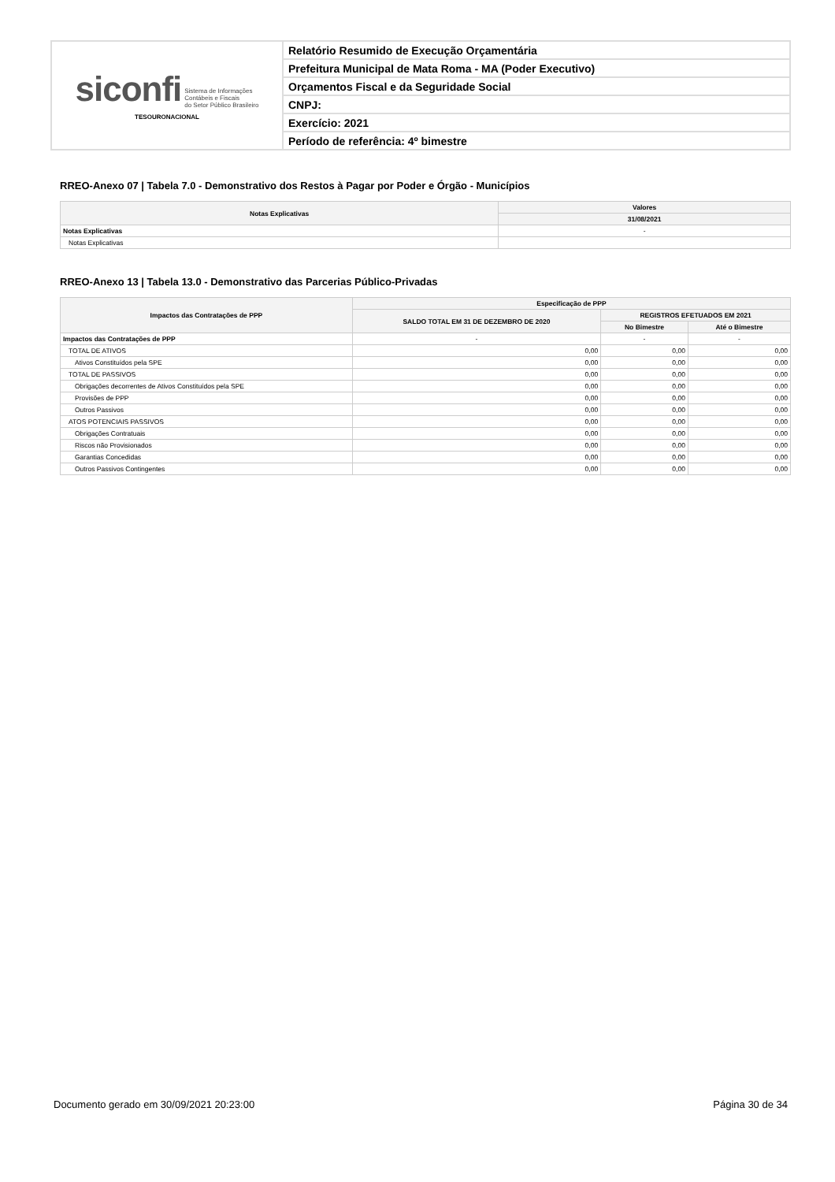| siconfi Sistema de Informações Contábeis e Fiscais do Setor Público Brasileiro TESOURONACIONAL | Relatório Resumido de Execução Orçamentária |
| | Prefeitura Municipal de Mata Roma - MA (Poder Executivo) |
| | Orçamentos Fiscal e da Seguridade Social |
| | CNPJ: |
| | Exercício: 2021 |
| | Período de referência: 4º bimestre |
RREO-Anexo 07 | Tabela 7.0 - Demonstrativo dos Restos à Pagar por Poder e Órgão - Municípios
| Notas Explicativas | Valores |
| --- | --- |
| | 31/08/2021 |
| Notas Explicativas | - |
| Notas Explicativas | |
RREO-Anexo 13 | Tabela 13.0 - Demonstrativo das Parcerias Público-Privadas
| Impactos das Contratações de PPP | Especificação de PPP | | |
| --- | --- | --- | --- |
| | SALDO TOTAL EM 31 DE DEZEMBRO DE 2020 | REGISTROS EFETUADOS EM 2021 | |
| | | No Bimestre | Até o Bimestre |
| Impactos das Contratações de PPP | - | - | - |
| TOTAL DE ATIVOS | 0,00 | 0,00 | 0,00 |
| Ativos Constituídos pela SPE | 0,00 | 0,00 | 0,00 |
| TOTAL DE PASSIVOS | 0,00 | 0,00 | 0,00 |
| Obrigações decorrentes de Ativos Constituídos pela SPE | 0,00 | 0,00 | 0,00 |
| Provisões de PPP | 0,00 | 0,00 | 0,00 |
| Outros Passivos | 0,00 | 0,00 | 0,00 |
| ATOS POTENCIAIS PASSIVOS | 0,00 | 0,00 | 0,00 |
| Obrigações Contratuais | 0,00 | 0,00 | 0,00 |
| Riscos não Provisionados | 0,00 | 0,00 | 0,00 |
| Garantias Concedidas | 0,00 | 0,00 | 0,00 |
| Outros Passivos Contingentes | 0,00 | 0,00 | 0,00 |
Documento gerado em 30/09/2021 20:23:00 Página 30 de 34